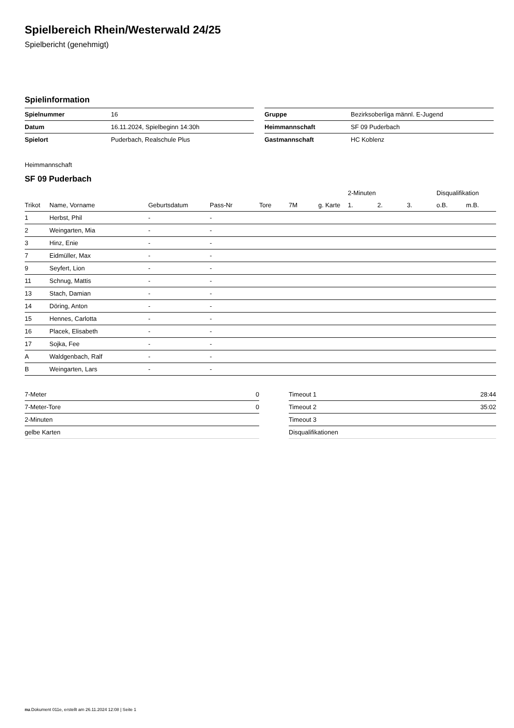Spielbereich Rhein/Westerwald 24/25
Spielbericht (genehmigt)
Spielinformation
| Spielnummer | 16 |
| Datum | 16.11.2024, Spielbeginn 14:30h |
| Spielort | Puderbach, Realschule Plus |
| Gruppe | Bezirksoberliga männl. E-Jugend |
| Heimmannschaft | SF 09 Puderbach |
| Gastmannschaft | HC Koblenz |
Heimmannschaft
SF 09 Puderbach
| | | | | | | | 2-Minuten | | | Disqualifikation | |
| --- | --- | --- | --- | --- | --- | --- | --- | --- | --- | --- | --- |
| Trikot | Name, Vorname | Geburtsdatum | Pass-Nr | Tore | 7M | g. Karte | 1. | 2. | 3. | o.B. | m.B. |
| 1 | Herbst, Phil | - | - | | | | | | | | |
| 2 | Weingarten, Mia | - | - | | | | | | | | |
| 3 | Hinz, Enie | - | - | | | | | | | | |
| 7 | Eidmüller, Max | - | - | | | | | | | | |
| 9 | Seyfert, Lion | - | - | | | | | | | | |
| 11 | Schnug, Mattis | - | - | | | | | | | | |
| 13 | Stach, Damian | - | - | | | | | | | | |
| 14 | Döring, Anton | - | - | | | | | | | | |
| 15 | Hennes, Carlotta | - | - | | | | | | | | |
| 16 | Placek, Elisabeth | - | - | | | | | | | | |
| 17 | Sojka, Fee | - | - | | | | | | | | |
| A | Waldgenbach, Ralf | - | - | | | | | | | | |
| B | Weingarten, Lars | - | - | | | | | | | | |
| 7-Meter | 0 |
| 7-Meter-Tore | 0 |
| 2-Minuten | |
| gelbe Karten | |
| Timeout 1 | 28:44 |
| Timeout 2 | 35:02 |
| Timeout 3 | |
| Disqualifikationen | |
nu.Dokument 011e, erstellt am 26.11.2024 12:08 | Seite 1